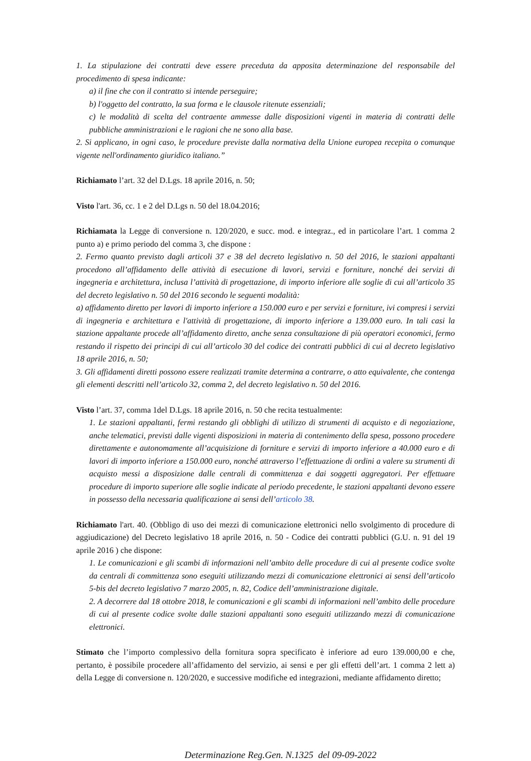1. La stipulazione dei contratti deve essere preceduta da apposita determinazione del responsabile del procedimento di spesa indicante:
a) il fine che con il contratto si intende perseguire;
b) l'oggetto del contratto, la sua forma e le clausole ritenute essenziali;
c) le modalità di scelta del contraente ammesse dalle disposizioni vigenti in materia di contratti delle pubbliche amministrazioni e le ragioni che ne sono alla base.
2. Si applicano, in ogni caso, le procedure previste dalla normativa della Unione europea recepita o comunque vigente nell'ordinamento giuridico italiano.”
Richiamato l’art. 32 del D.Lgs. 18 aprile 2016, n. 50;
Visto l'art. 36, cc. 1 e 2 del D.Lgs n. 50 del 18.04.2016;
Richiamata la Legge di conversione n. 120/2020, e succ. mod. e integraz., ed in particolare l’art. 1 comma 2 punto a) e primo periodo del comma 3, che dispone :
2. Fermo quanto previsto dagli articoli 37 e 38 del decreto legislativo n. 50 del 2016, le stazioni appaltanti procedono all’affidamento delle attività di esecuzione di lavori, servizi e forniture, nonché dei servizi di ingegneria e architettura, inclusa l’attività di progettazione, di importo inferiore alle soglie di cui all’articolo 35 del decreto legislativo n. 50 del 2016 secondo le seguenti modalità:
a) affidamento diretto per lavori di importo inferiore a 150.000 euro e per servizi e forniture, ivi compresi i servizi di ingegneria e architettura e l'attività di progettazione, di importo inferiore a 139.000 euro. In tali casi la stazione appaltante procede all’affidamento diretto, anche senza consultazione di più operatori economici, fermo restando il rispetto dei principi di cui all’articolo 30 del codice dei contratti pubblici di cui al decreto legislativo 18 aprile 2016, n. 50;
3. Gli affidamenti diretti possono essere realizzati tramite determina a contrarre, o atto equivalente, che contenga gli elementi descritti nell’articolo 32, comma 2, del decreto legislativo n. 50 del 2016.
Visto l’art. 37, comma 1del D.Lgs. 18 aprile 2016, n. 50 che recita testualmente:
1. Le stazioni appaltanti, fermi restando gli obblighi di utilizzo di strumenti di acquisto e di negoziazione, anche telematici, previsti dalle vigenti disposizioni in materia di contenimento della spesa, possono procedere direttamente e autonomamente all’acquisizione di forniture e servizi di importo inferiore a 40.000 euro e di lavori di importo inferiore a 150.000 euro, nonché attraverso l’effettuazione di ordini a valere su strumenti di acquisto messi a disposizione dalle centrali di committenza e dai soggetti aggregatori. Per effettuare procedure di importo superiore alle soglie indicate al periodo precedente, le stazioni appaltanti devono essere in possesso della necessaria qualificazione ai sensi dell’articolo 38.
Richiamato l'art. 40. (Obbligo di uso dei mezzi di comunicazione elettronici nello svolgimento di procedure di aggiudicazione) del Decreto legislativo 18 aprile 2016, n. 50 - Codice dei contratti pubblici (G.U. n. 91 del 19 aprile 2016 ) che dispone:
1. Le comunicazioni e gli scambi di informazioni nell’ambito delle procedure di cui al presente codice svolte da centrali di committenza sono eseguiti utilizzando mezzi di comunicazione elettronici ai sensi dell’articolo 5-bis del decreto legislativo 7 marzo 2005, n. 82, Codice dell’amministrazione digitale.
2. A decorrere dal 18 ottobre 2018, le comunicazioni e gli scambi di informazioni nell’ambito delle procedure di cui al presente codice svolte dalle stazioni appaltanti sono eseguiti utilizzando mezzi di comunicazione elettronici.
Stimato che l’importo complessivo della fornitura sopra specificato è inferiore ad euro 139.000,00 e che, pertanto, è possibile procedere all’affidamento del servizio, ai sensi e per gli effetti dell’art. 1 comma 2 lett a) della Legge di conversione n. 120/2020, e successive modifiche ed integrazioni, mediante affidamento diretto;
Determinazione Reg.Gen. N.1325 del 09-09-2022